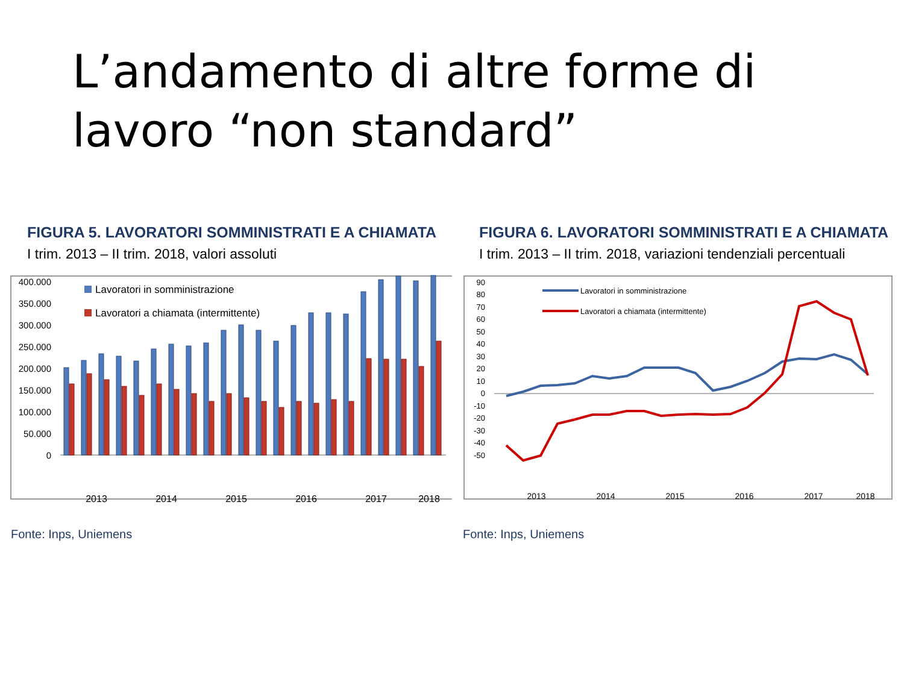L’andamento di altre forme di lavoro “non standard”
FIGURA 5. LAVORATORI SOMMINISTRATI E A CHIAMATA
I trim. 2013 – II trim. 2018, valori assoluti
400.000
350.000
300.000
250.000
200.000
150.000
100.000
50.000
0
Lavoratori in somministrazione
Lavoratori a chiamata (intermittente)
2013
2014
2015
2016
2017
2018
Fonte: Inps, Uniemens
FIGURA 6. LAVORATORI SOMMINISTRATI E A CHIAMATA
I trim. 2013 – II trim. 2018, variazioni tendenziali percentuali
90
80
70
60
50
40
30
20
10
0
-10
-20
-30
-40
-50
Lavoratori in somministrazione
Lavoratori a chiamata (intermittente)
2013
2014
2015
2016
2017
2018
Fonte: Inps, Uniemens